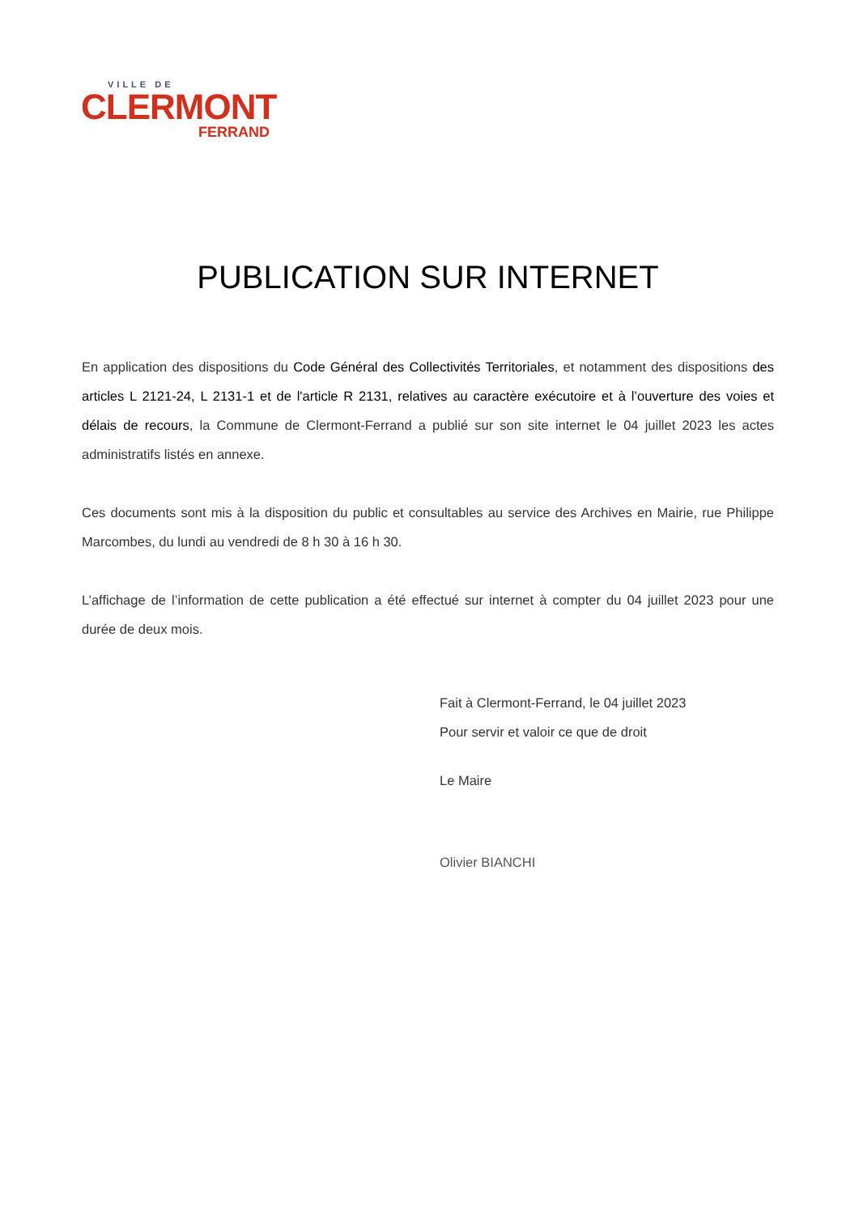VILLE DE
CLERMONT
FERRAND
PUBLICATION SUR INTERNET
En application des dispositions du Code Général des Collectivités Territoriales, et notamment des dispositions des articles L 2121-24, L 2131-1 et de l'article R 2131, relatives au caractère exécutoire et à l’ouverture des voies et délais de recours, la Commune de Clermont-Ferrand a publié sur son site internet le 04 juillet 2023 les actes administratifs listés en annexe.
Ces documents sont mis à la disposition du public et consultables au service des Archives en Mairie, rue Philippe Marcombes, du lundi au vendredi de 8 h 30 à 16 h 30.
L’affichage de l’information de cette publication a été effectué sur internet à compter du 04 juillet 2023 pour une durée de deux mois.
Fait à Clermont-Ferrand, le 04 juillet 2023
Pour servir et valoir ce que de droit
Le Maire
Olivier BIANCHI